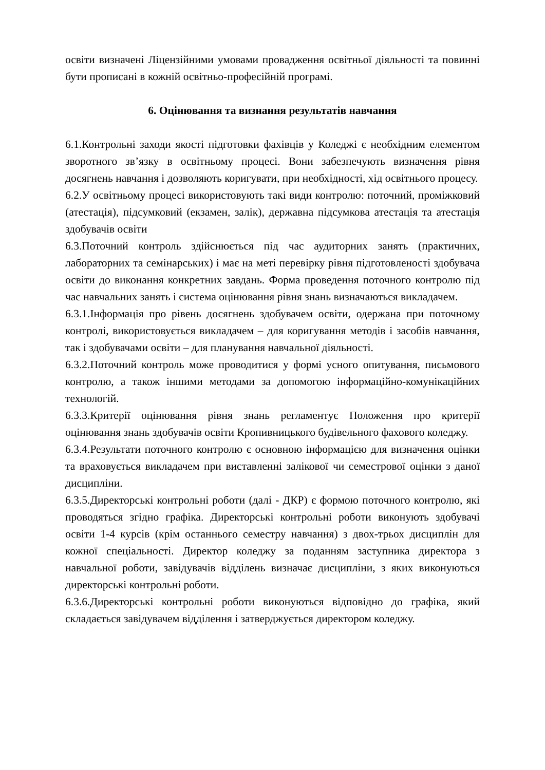освіти визначені Ліцензійними умовами провадження освітньої діяльності та повинні бути прописані в кожній освітньо-професійній програмі.
6. Оцінювання та визнання результатів навчання
6.1.Контрольні заходи якості підготовки фахівців у Коледжі є необхідним елементом зворотного зв’язку в освітньому процесі. Вони забезпечують визначення рівня досягнень навчання і дозволяють коригувати, при необхідності, хід освітнього процесу.
6.2.У освітньому процесі використовують такі види контролю: поточний, проміжковий (атестація), підсумковий (екзамен, залік), державна підсумкова атестація та атестація здобувачів освіти
6.3.Поточний контроль здійснюється під час аудиторних занять (практичних, лабораторних та семінарських) і має на меті перевірку рівня підготовленості здобувача освіти до виконання конкретних завдань. Форма проведення поточного контролю під час навчальних занять і система оцінювання рівня знань визначаються викладачем.
6.3.1.Інформація про рівень досягнень здобувачем освіти, одержана при поточному контролі, використовується викладачем – для коригування методів і засобів навчання, так і здобувачами освіти – для планування навчальної діяльності.
6.3.2.Поточний контроль може проводитися у формі усного опитування, письмового контролю, а також іншими методами за допомогою інформаційно-комунікаційних технологій.
6.3.3.Критерії оцінювання рівня знань регламентує Положення про критерії оцінювання знань здобувачів освіти Кропивницького будівельного фахового коледжу.
6.3.4.Результати поточного контролю є основною інформацією для визначення оцінки та враховується викладачем при виставленні залікової чи семестрової оцінки з даної дисципліни.
6.3.5.Директорські контрольні роботи (далі - ДКР) є формою поточного контролю, які проводяться згідно графіка. Директорські контрольні роботи виконують здобувачі освіти 1-4 курсів (крім останнього семестру навчання) з двох-трьох дисциплін для кожної спеціальності. Директор коледжу за поданням заступника директора з навчальної роботи, завідувачів відділень визначає дисципліни, з яких виконуються директорські контрольні роботи.
6.3.6.Директорські контрольні роботи виконуються відповідно до графіка, який складається завідувачем відділення і затверджується директором коледжу.